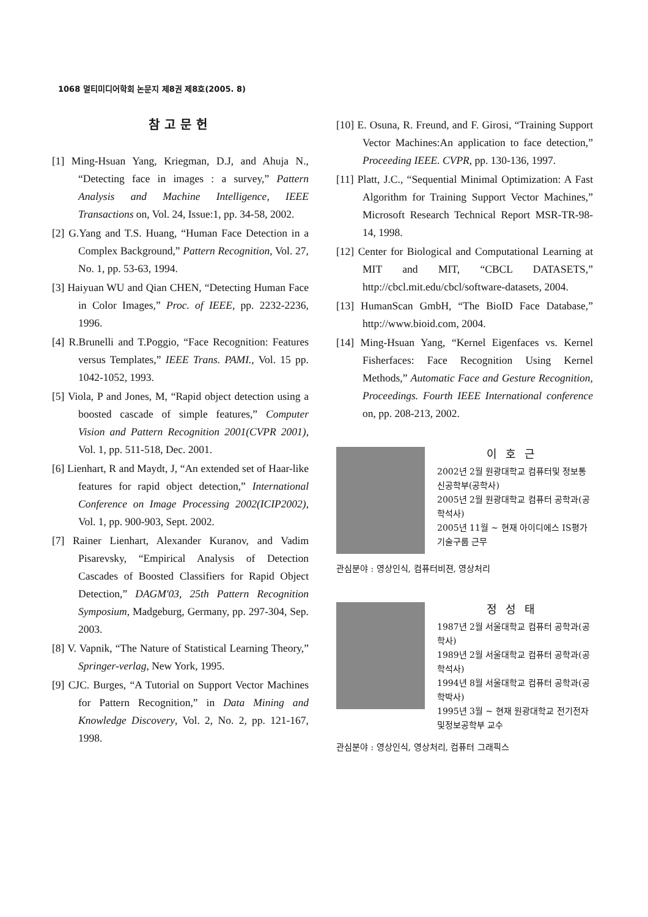1068 멀티미디어학회 논문지 제8권 제8호(2005. 8)
참고문헌
[1] Ming-Hsuan Yang, Kriegman, D.J, and Ahuja N., “Detecting face in images : a survey,” Pattern Analysis and Machine Intelligence, IEEE Transactions on, Vol. 24, Issue:1, pp. 34-58, 2002.
[2] G.Yang and T.S. Huang, “Human Face Detection in a Complex Background,” Pattern Recognition, Vol. 27, No. 1, pp. 53-63, 1994.
[3] Haiyuan WU and Qian CHEN, “Detecting Human Face in Color Images,” Proc. of IEEE, pp. 2232-2236, 1996.
[4] R.Brunelli and T.Poggio, “Face Recognition: Features versus Templates,” IEEE Trans. PAMI., Vol. 15 pp. 1042-1052, 1993.
[5] Viola, P and Jones, M, “Rapid object detection using a boosted cascade of simple features,” Computer Vision and Pattern Recognition 2001(CVPR 2001), Vol. 1, pp. 511-518, Dec. 2001.
[6] Lienhart, R and Maydt, J, “An extended set of Haar-like features for rapid object detection,” International Conference on Image Processing 2002(ICIP2002), Vol. 1, pp. 900-903, Sept. 2002.
[7] Rainer Lienhart, Alexander Kuranov, and Vadim Pisarevsky, “Empirical Analysis of Detection Cascades of Boosted Classifiers for Rapid Object Detection,” DAGM'03, 25th Pattern Recognition Symposium, Madgeburg, Germany, pp. 297-304, Sep. 2003.
[8] V. Vapnik, “The Nature of Statistical Learning Theory,” Springer-verlag, New York, 1995.
[9] CJC. Burges, “A Tutorial on Support Vector Machines for Pattern Recognition,” in Data Mining and Knowledge Discovery, Vol. 2, No. 2, pp. 121-167, 1998.
[10] E. Osuna, R. Freund, and F. Girosi, “Training Support Vector Machines:An application to face detection,” Proceeding IEEE. CVPR, pp. 130-136, 1997.
[11] Platt, J.C., “Sequential Minimal Optimization: A Fast Algorithm for Training Support Vector Machines,” Microsoft Research Technical Report MSR-TR-98-14, 1998.
[12] Center for Biological and Computational Learning at MIT and MIT, “CBCL DATASETS,” http://cbcl.mit.edu/cbcl/software-datasets, 2004.
[13] HumanScan GmbH, “The BioID Face Database,” http://www.bioid.com, 2004.
[14] Ming-Hsuan Yang, “Kernel Eigenfaces vs. Kernel Fisherfaces: Face Recognition Using Kernel Methods,” Automatic Face and Gesture Recognition, Proceedings. Fourth IEEE International conference on, pp. 208-213, 2002.
이호근
2002년 2월 원광대학교 컴퓨터및 정보통신공학부(공학사)
2005년 2월 원광대학교 컴퓨터 공학과(공학석사)
2005년 11월 ~ 현재 아이디에스 IS평가기술구룹 근무
관심분야 : 영상인식, 컴퓨터비젼, 영상처리
정성태
1987년 2월 서울대학교 컴퓨터 공학과(공학사)
1989년 2월 서울대학교 컴퓨터 공학과(공학석사)
1994년 8월 서울대학교 컴퓨터 공학과(공학박사)
1995년 3월 ~ 현재 원광대학교 전기전자및정보공학부 교수
관심분야 : 영상인식, 영상처리, 컴퓨터 그래픽스